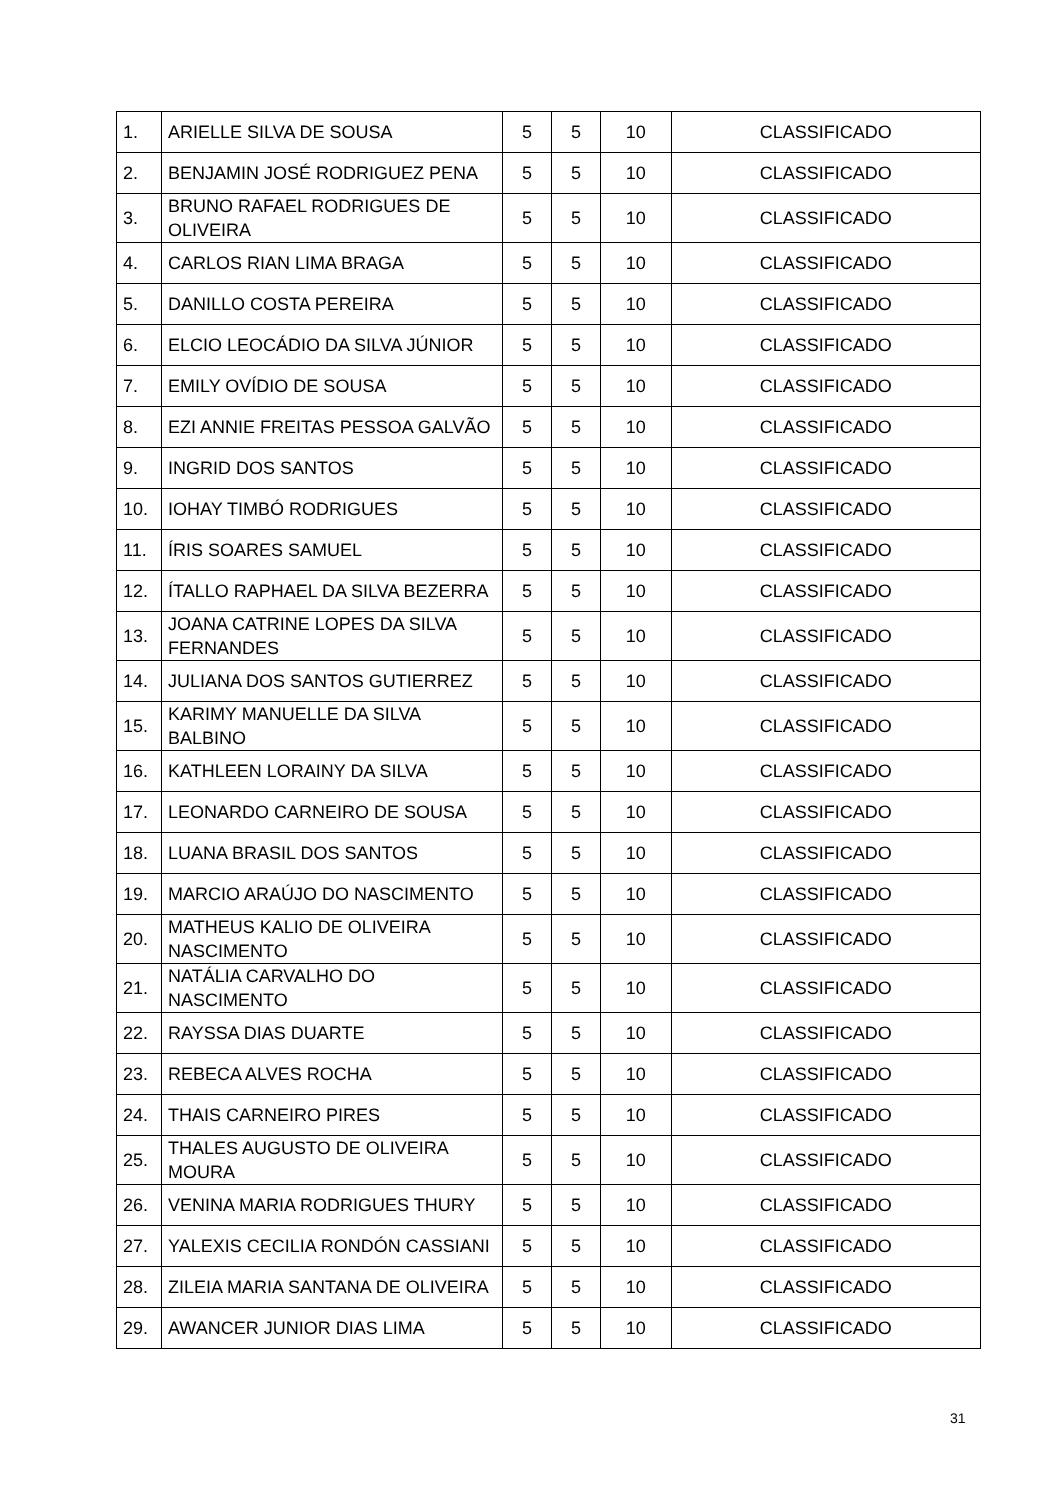| 1. | ARIELLE SILVA DE SOUSA | 5 | 5 | 10 | CLASSIFICADO |
| 2. | BENJAMIN JOSÉ RODRIGUEZ PENA | 5 | 5 | 10 | CLASSIFICADO |
| 3. | BRUNO RAFAEL RODRIGUES DE OLIVEIRA | 5 | 5 | 10 | CLASSIFICADO |
| 4. | CARLOS RIAN LIMA BRAGA | 5 | 5 | 10 | CLASSIFICADO |
| 5. | DANILLO COSTA PEREIRA | 5 | 5 | 10 | CLASSIFICADO |
| 6. | ELCIO LEOCÁDIO DA SILVA JÚNIOR | 5 | 5 | 10 | CLASSIFICADO |
| 7. | EMILY OVÍDIO DE SOUSA | 5 | 5 | 10 | CLASSIFICADO |
| 8. | EZI ANNIE FREITAS PESSOA GALVÃO | 5 | 5 | 10 | CLASSIFICADO |
| 9. | INGRID DOS SANTOS | 5 | 5 | 10 | CLASSIFICADO |
| 10. | IOHAY TIMBÓ RODRIGUES | 5 | 5 | 10 | CLASSIFICADO |
| 11. | ÍRIS SOARES SAMUEL | 5 | 5 | 10 | CLASSIFICADO |
| 12. | ÍTALLO RAPHAEL DA SILVA BEZERRA | 5 | 5 | 10 | CLASSIFICADO |
| 13. | JOANA CATRINE LOPES DA SILVA FERNANDES | 5 | 5 | 10 | CLASSIFICADO |
| 14. | JULIANA DOS SANTOS GUTIERREZ | 5 | 5 | 10 | CLASSIFICADO |
| 15. | KARIMY MANUELLE DA SILVA BALBINO | 5 | 5 | 10 | CLASSIFICADO |
| 16. | KATHLEEN LORAINY DA SILVA | 5 | 5 | 10 | CLASSIFICADO |
| 17. | LEONARDO CARNEIRO DE SOUSA | 5 | 5 | 10 | CLASSIFICADO |
| 18. | LUANA BRASIL DOS SANTOS | 5 | 5 | 10 | CLASSIFICADO |
| 19. | MARCIO ARAÚJO DO NASCIMENTO | 5 | 5 | 10 | CLASSIFICADO |
| 20. | MATHEUS KALIO DE OLIVEIRA NASCIMENTO | 5 | 5 | 10 | CLASSIFICADO |
| 21. | NATÁLIA CARVALHO DO NASCIMENTO | 5 | 5 | 10 | CLASSIFICADO |
| 22. | RAYSSA DIAS DUARTE | 5 | 5 | 10 | CLASSIFICADO |
| 23. | REBECA ALVES ROCHA | 5 | 5 | 10 | CLASSIFICADO |
| 24. | THAIS CARNEIRO PIRES | 5 | 5 | 10 | CLASSIFICADO |
| 25. | THALES AUGUSTO DE OLIVEIRA MOURA | 5 | 5 | 10 | CLASSIFICADO |
| 26. | VENINA MARIA RODRIGUES THURY | 5 | 5 | 10 | CLASSIFICADO |
| 27. | YALEXIS CECILIA RONDÓN CASSIANI | 5 | 5 | 10 | CLASSIFICADO |
| 28. | ZILEIA MARIA SANTANA DE OLIVEIRA | 5 | 5 | 10 | CLASSIFICADO |
| 29. | AWANCER JUNIOR DIAS LIMA | 5 | 5 | 10 | CLASSIFICADO |
31